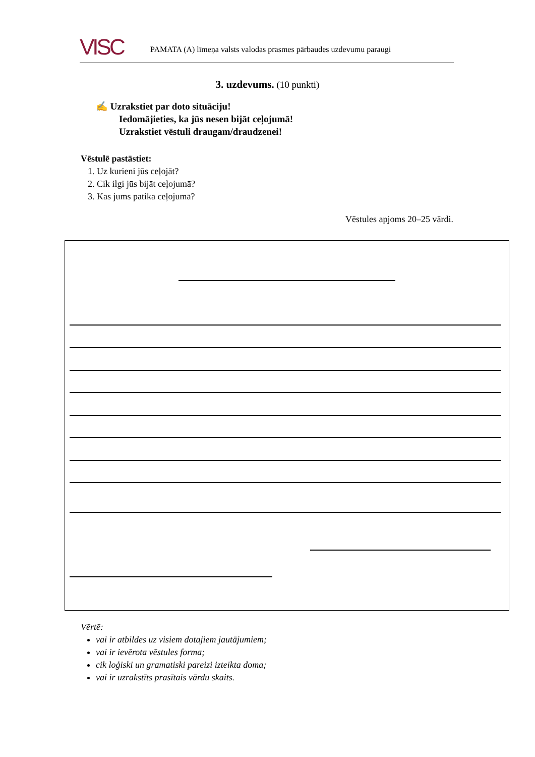VISC
PAMATA (A) līmeņa valsts valodas prasmes pārbaudes uzdevumu paraugi
3. uzdevums. (10 punkti)
✍ Uzrakstiet par doto situāciju!
Iedomājieties, ka jūs nesen bijāt ceļojumā!
Uzrakstiet vēstuli draugam/draudzenei!
Vēstulē pastāstiet:
1. Uz kurieni jūs ceļojāt?
2. Cik ilgi jūs bijāt ceļojumā?
3. Kas jums patika ceļojumā?
Vēstules apjoms 20–25 vārdi.
Vērtē:
vai ir atbildes uz visiem dotajiem jautājumiem;
vai ir ievērota vēstules forma;
cik loģiski un gramatiski pareizi izteikta doma;
vai ir uzrakstīts prasītais vārdu skaits.